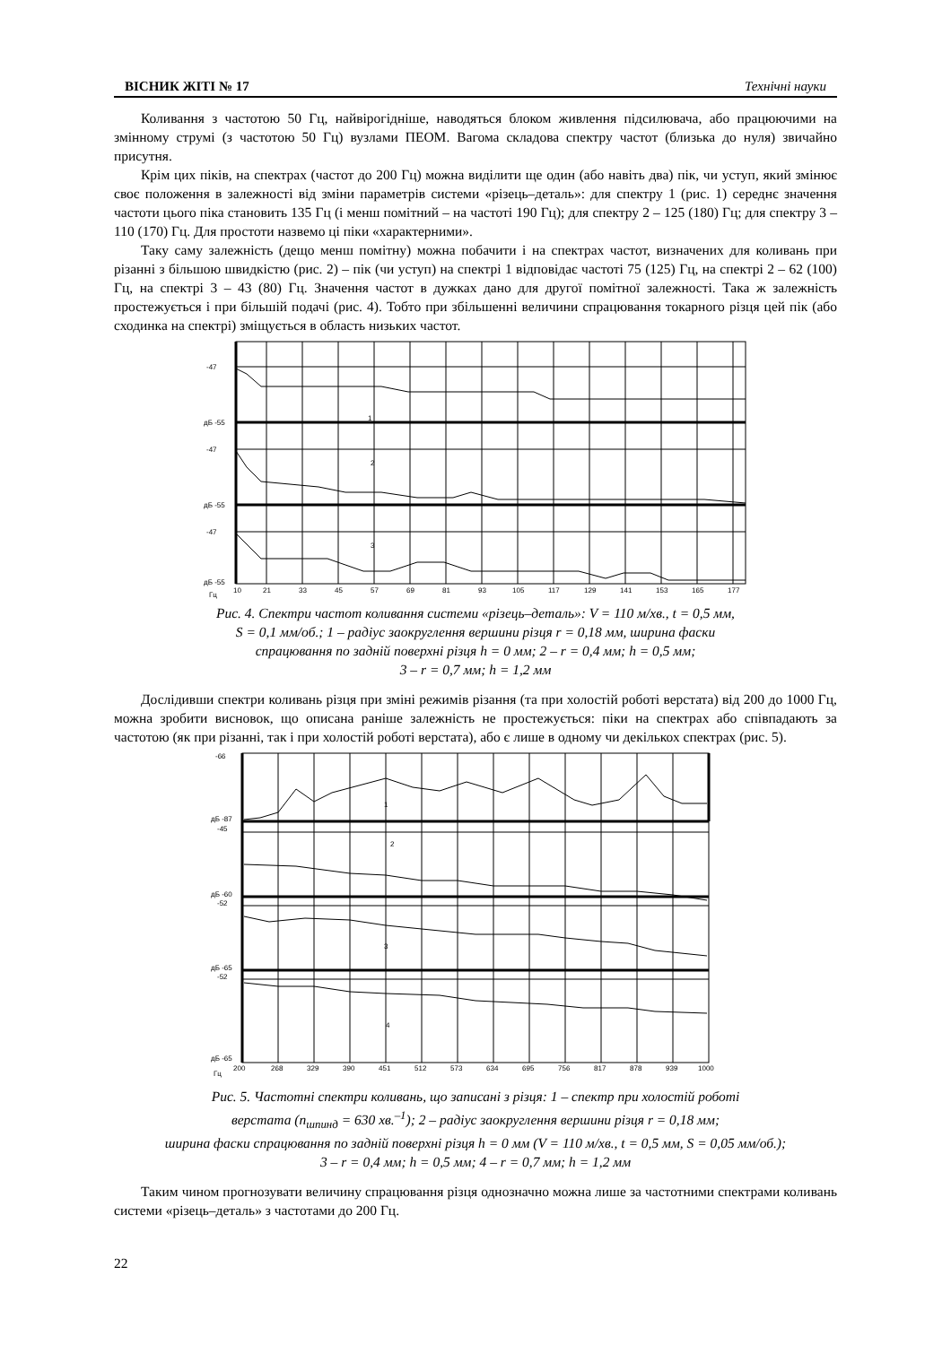ВІСНИК ЖІТІ № 17 Технічні науки
Коливання з частотою 50 Гц, найвірогідніше, наводяться блоком живлення підсилювача, або працюючими на змінному струмі (з частотою 50 Гц) вузлами ПЕОМ. Вагома складова спектру частот (близька до нуля) звичайно присутня.
Крім цих піків, на спектрах (частот до 200 Гц) можна виділити ще один (або навіть два) пік, чи уступ, який змінює своє положення в залежності від зміни параметрів системи «різець–деталь»: для спектру 1 (рис. 1) середнє значення частоти цього піка становить 135 Гц (і менш помітний – на частоті 190 Гц); для спектру 2 – 125 (180) Гц; для спектру 3 – 110 (170) Гц. Для простоти назвемо ці піки «характерними».
Таку саму залежність (дещо менш помітну) можна побачити і на спектрах частот, визначених для коливань при різанні з більшою швидкістю (рис. 2) – пік (чи уступ) на спектрі 1 відповідає частоті 75 (125) Гц, на спектрі 2 – 62 (100) Гц, на спектрі 3 – 43 (80) Гц. Значення частот в дужках дано для другої помітної залежності. Така ж залежність простежується і при більшій подачі (рис. 4). Тобто при збільшенні величини спрацювання токарного різця цей пік (або сходинка на спектрі) зміщується в область низьких частот.
-47
дБ -55
-47
дБ -55
-47
дБ -55
1
2
3
Гц
10
21
33
45
57
69
81
93
105
117
129
141
153
165
177
Рис. 4. Спектри частот коливання системи «різець–деталь»: V = 110 м/хв., t = 0,5 мм,
S = 0,1 мм/об.; 1 – радіус заокруглення вершини різця r = 0,18 мм, ширина фаски
спрацювання по задній поверхні різця h = 0 мм; 2 – r = 0,4 мм; h = 0,5 мм;
3 – r = 0,7 мм; h = 1,2 мм
Дослідивши спектри коливань різця при зміні режимів різання (та при холостій роботі верстата) від 200 до 1000 Гц, можна зробити висновок, що описана раніше залежність не простежується: піки на спектрах або співпадають за частотою (як при різанні, так і при холостій роботі верстата), або є лише в одному чи декількох спектрах (рис. 5).
-66
дБ -87
-45
дБ -60
-52
дБ -65
-52
дБ -65
1
2
3
4
Гц
200
268
329
390
451
512
573
634
695
756
817
878
939
1000
Рис. 5. Частотні спектри коливань, що записані з різця: 1 – спектр при холостій роботі
верстата (n<sub>шпинд</sub> = 630 хв.<sup>–1</sup>); 2 – радіус заокруглення вершини різця r = 0,18 мм;
ширина фаски спрацювання по задній поверхні різця h = 0 мм (V = 110 м/хв., t = 0,5 мм, S = 0,05 мм/об.);
3 – r = 0,4 мм; h = 0,5 мм; 4 – r = 0,7 мм; h = 1,2 мм
Таким чином прогнозувати величину спрацювання різця однозначно можна лише за частотними спектрами коливань системи «різець–деталь» з частотами до 200 Гц.
22